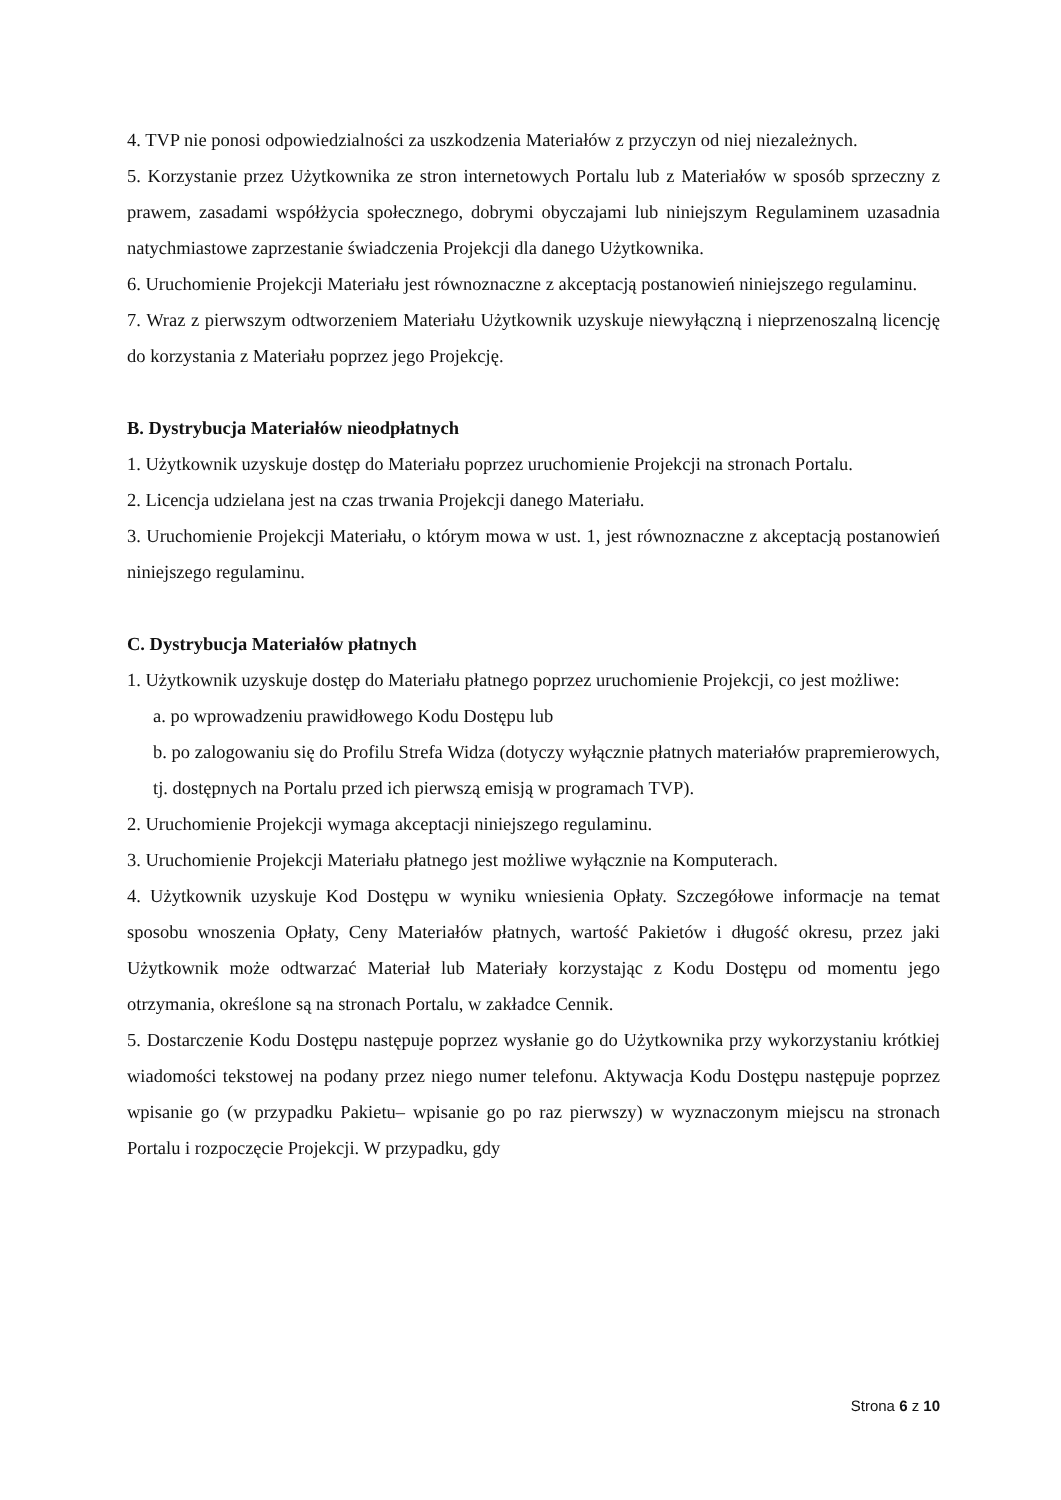4. TVP nie ponosi odpowiedzialności za uszkodzenia Materiałów z przyczyn od niej niezależnych.
5. Korzystanie przez Użytkownika ze stron internetowych Portalu lub z Materiałów w sposób sprzeczny z prawem, zasadami współżycia społecznego, dobrymi obyczajami lub niniejszym Regulaminem uzasadnia natychmiastowe zaprzestanie świadczenia Projekcji dla danego Użytkownika.
6. Uruchomienie Projekcji Materiału jest równoznaczne z akceptacją postanowień niniejszego regulaminu.
7. Wraz z pierwszym odtworzeniem Materiału Użytkownik uzyskuje niewyłączną i nieprzenoszalną licencję do korzystania z Materiału poprzez jego Projekcję.
B. Dystrybucja Materiałów nieodpłatnych
1. Użytkownik uzyskuje dostęp do Materiału poprzez uruchomienie Projekcji na stronach Portalu.
2. Licencja udzielana jest na czas trwania Projekcji danego Materiału.
3. Uruchomienie Projekcji Materiału, o którym mowa w ust. 1, jest równoznaczne z akceptacją postanowień niniejszego regulaminu.
C. Dystrybucja Materiałów płatnych
1. Użytkownik uzyskuje dostęp do Materiału płatnego poprzez uruchomienie Projekcji, co jest możliwe:
a. po wprowadzeniu prawidłowego Kodu Dostępu lub
b. po zalogowaniu się do Profilu Strefa Widza (dotyczy wyłącznie płatnych materiałów prapremierowych, tj. dostępnych na Portalu przed ich pierwszą emisją w programach TVP).
2. Uruchomienie Projekcji wymaga akceptacji niniejszego regulaminu.
3. Uruchomienie Projekcji Materiału płatnego jest możliwe wyłącznie na Komputerach.
4. Użytkownik uzyskuje Kod Dostępu w wyniku wniesienia Opłaty. Szczegółowe informacje na temat sposobu wnoszenia Opłaty, Ceny Materiałów płatnych, wartość Pakietów i długość okresu, przez jaki Użytkownik może odtwarzać Materiał lub Materiały korzystając z Kodu Dostępu od momentu jego otrzymania, określone są na stronach Portalu, w zakładce Cennik.
5. Dostarczenie Kodu Dostępu następuje poprzez wysłanie go do Użytkownika przy wykorzystaniu krótkiej wiadomości tekstowej na podany przez niego numer telefonu. Aktywacja Kodu Dostępu następuje poprzez wpisanie go (w przypadku Pakietu– wpisanie go po raz pierwszy) w wyznaczonym miejscu na stronach Portalu i rozpoczęcie Projekcji. W przypadku, gdy
Strona 6 z 10